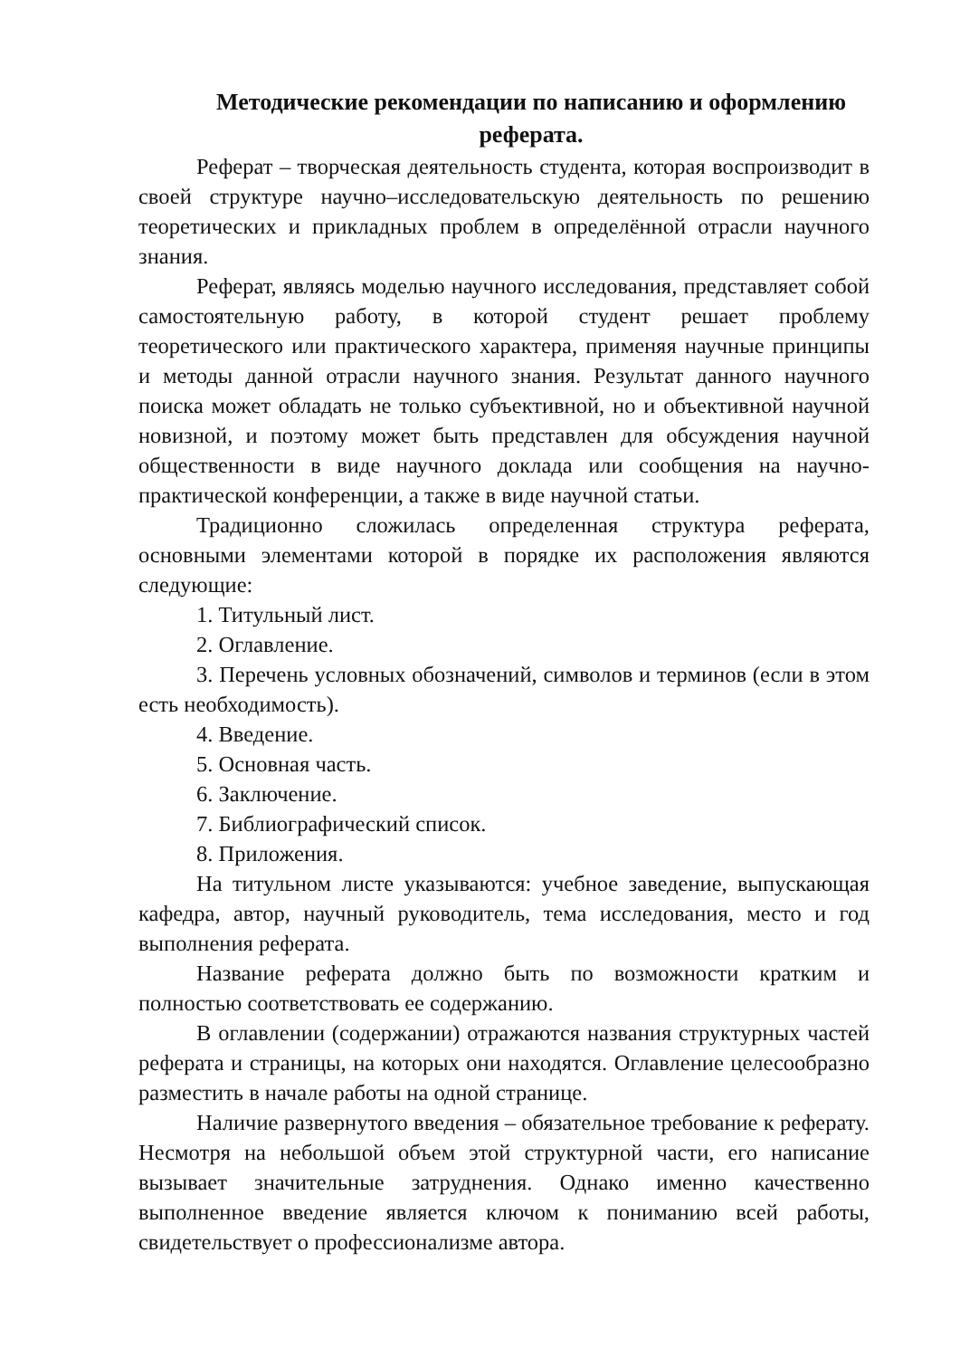Методические рекомендации по написанию и оформлению реферата.
Реферат – творческая деятельность студента, которая воспроизводит в своей структуре научно–исследовательскую деятельность по решению теоретических и прикладных проблем в определённой отрасли научного знания.
Реферат, являясь моделью научного исследования, представляет собой самостоятельную работу, в которой студент решает проблему теоретического или практического характера, применяя научные принципы и методы данной отрасли научного знания. Результат данного научного поиска может обладать не только субъективной, но и объективной научной новизной, и поэтому может быть представлен для обсуждения научной общественности в виде научного доклада или сообщения на научно-практической конференции, а также в виде научной статьи.
Традиционно сложилась определенная структура реферата, основными элементами которой в порядке их расположения являются следующие:
1. Титульный лист.
2. Оглавление.
3. Перечень условных обозначений, символов и терминов (если в этом есть необходимость).
4. Введение.
5. Основная часть.
6. Заключение.
7. Библиографический список.
8. Приложения.
На титульном листе указываются: учебное заведение, выпускающая кафедра, автор, научный руководитель, тема исследования, место и год выполнения реферата.
Название реферата должно быть по возможности кратким и полностью соответствовать ее содержанию.
В оглавлении (содержании) отражаются названия структурных частей реферата и страницы, на которых они находятся. Оглавление целесообразно разместить в начале работы на одной странице.
Наличие развернутого введения – обязательное требование к реферату. Несмотря на небольшой объем этой структурной части, его написание вызывает значительные затруднения. Однако именно качественно выполненное введение является ключом к пониманию всей работы, свидетельствует о профессионализме автора.